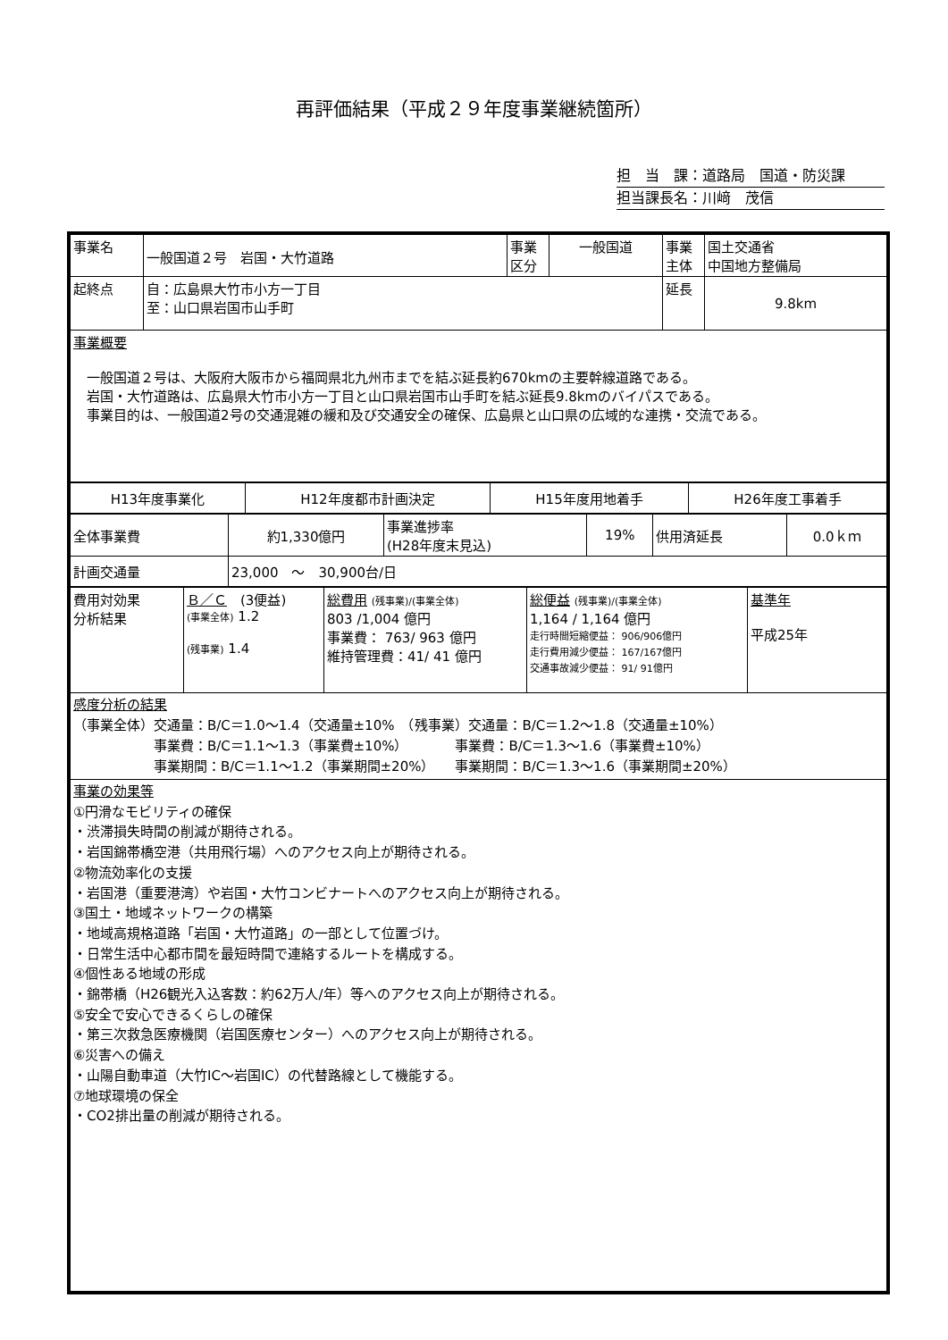再評価結果（平成２９年度事業継続箇所）
担　当　課：道路局　国道・防災課
担当課長名：川﨑　茂信
| 事業名 | 一般国道２号 岩国・大竹道路 | 事業 区分 | 一般国道 | 事業 主体 | 国土交通省 中国地方整備局 |
| 起終点 | 自：広島県大竹市小方一丁目 至：山口県岩国市山手町 | | | 延長 | 9.8km |
事業概要
　一般国道２号は、大阪府大阪市から福岡県北九州市までを結ぶ延長約670kmの主要幹線道路である。
　岩国・大竹道路は、広島県大竹市小方一丁目と山口県岩国市山手町を結ぶ延長9.8kmのバイパスである。
　事業目的は、一般国道2号の交通混雑の緩和及び交通安全の確保、広島県と山口県の広域的な連携・交流である。
| H13年度事業化 | H12年度都市計画決定 | H15年度用地着手 | H26年度工事着手 |
| 全体事業費 | 約1,330億円 | 事業進捗率 (H28年度末見込) | 19% | 供用済延長 | 0.0ｋｍ |
| 計画交通量 | 23,000 ～ 30,900台/日 | | | | |
| 費用対効果 分析結果 | Ｂ／Ｃ (3便益) (事業全体) 1.2 (残事業) 1.4 | 総費用 (残事業)/(事業全体) 803 /1,004 億円 事業費： 763/ 963 億円 維持管理費：41/ 41 億円 | 総便益 (残事業)/(事業全体) 1,164 / 1,164 億円 走行時間短縮便益： 906/906億円 走行費用減少便益： 167/167億円 交通事故減少便益： 91/ 91億円 | 基準年 平成25年 |
感度分析の結果
（事業全体）交通量：B/C＝1.0～1.4（交通量±10%　（残事業）交通量：B/C＝1.2～1.8（交通量±10%）
　　　　　　事業費：B/C＝1.1～1.3（事業費±10%）　　　　事業費：B/C＝1.3～1.6（事業費±10%）
　　　　　　事業期間：B/C＝1.1～1.2（事業期間±20%）　　事業期間：B/C＝1.3～1.6（事業期間±20%）
事業の効果等
①円滑なモビリティの確保
・渋滞損失時間の削減が期待される。
・岩国錦帯橋空港（共用飛行場）へのアクセス向上が期待される。
②物流効率化の支援
・岩国港（重要港湾）や岩国・大竹コンビナートへのアクセス向上が期待される。
③国土・地域ネットワークの構築
・地域高規格道路「岩国・大竹道路」の一部として位置づけ。
・日常生活中心都市間を最短時間で連絡するルートを構成する。
④個性ある地域の形成
・錦帯橋（H26観光入込客数：約62万人/年）等へのアクセス向上が期待される。
⑤安全で安心できるくらしの確保
・第三次救急医療機関（岩国医療センター）へのアクセス向上が期待される。
⑥災害への備え
・山陽自動車道（大竹IC～岩国IC）の代替路線として機能する。
⑦地球環境の保全
・CO2排出量の削減が期待される。